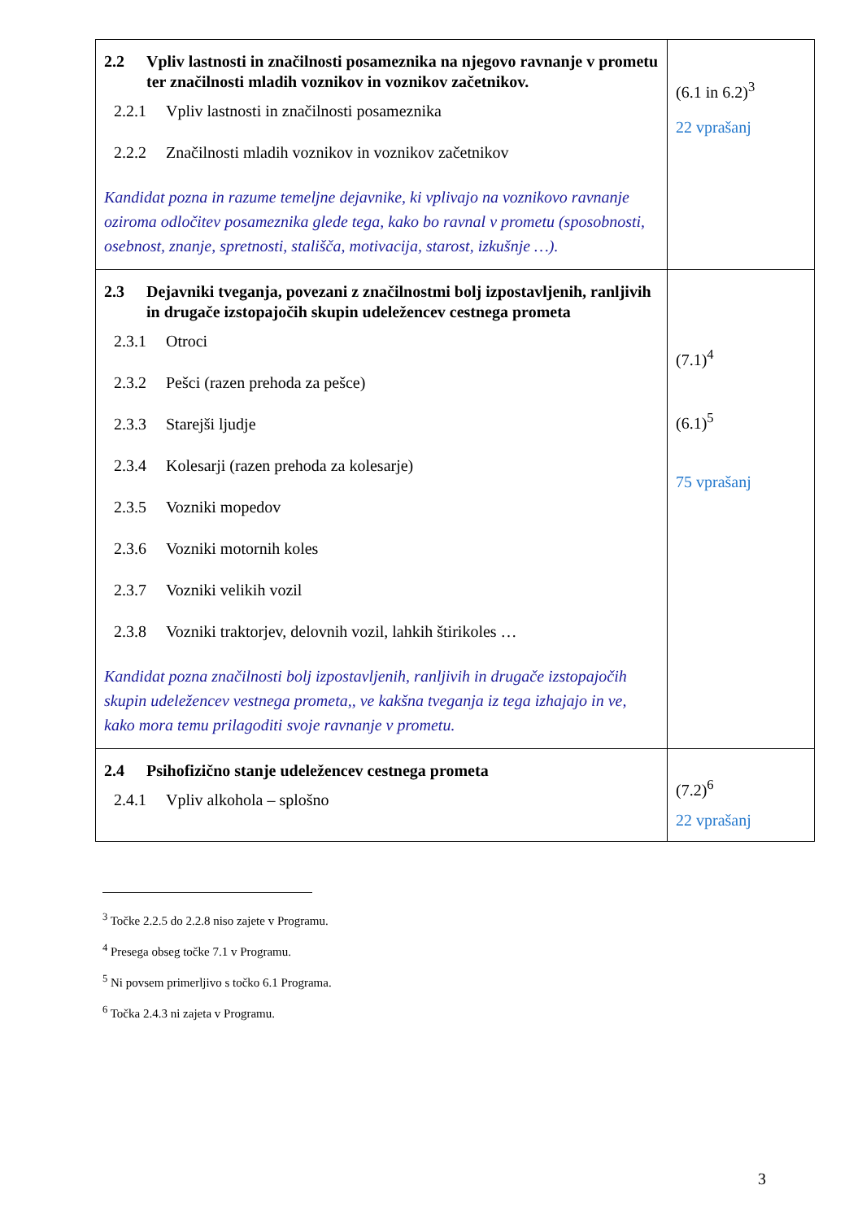| 2.2 Vpliv lastnosti in značilnosti posameznika na njegovo ravnanje v prometu ter značilnosti mladih voznikov in voznikov začetnikov. 2.2.1 Vpliv lastnosti in značilnosti posameznika 2.2.2 Značilnosti mladih voznikov in voznikov začetnikov Kandidat pozna in razume temeljne dejavnike, ki vplivajo na voznikovo ravnanje oziroma odločitev posameznika glede tega, kako bo ravnal v prometu (sposobnosti, osebnost, znanje, spretnosti, stališča, motivacija, starost, izkušnje …). | (6.1 in 6.2)<sup>3</sup> 22 vprašanj |
| 2.3 Dejavniki tveganja, povezani z značilnostmi bolj izpostavljenih, ranljivih in drugače izstopajočih skupin udeležencev cestnega prometa 2.3.1 Otroci 2.3.2 Pešci (razen prehoda za pešce) 2.3.3 Starejši ljudje 2.3.4 Kolesarji (razen prehoda za kolesarje) 2.3.5 Vozniki mopedov 2.3.6 Vozniki motornih koles 2.3.7 Vozniki velikih vozil 2.3.8 Vozniki traktorjev, delovnih vozil, lahkih štirikoles … Kandidat pozna značilnosti bolj izpostavljenih, ranljivih in drugače izstopajočih skupin udeležencev vestnega prometa,, ve kakšna tveganja iz tega izhajajo in ve, kako mora temu prilagoditi svoje ravnanje v prometu. | (7.1)<sup>4</sup> (6.1)<sup>5</sup> 75 vprašanj |
| 2.4 Psihofizično stanje udeležencev cestnega prometa 2.4.1 Vpliv alkohola – splošno | (7.2)<sup>6</sup> 22 vprašanj |
<sup>3</sup> Točke 2.2.5 do 2.2.8 niso zajete v Programu.
<sup>4</sup> Presega obseg točke 7.1 v Programu.
<sup>5</sup> Ni povsem primerljivo s točko 6.1 Programa.
<sup>6</sup> Točka 2.4.3 ni zajeta v Programu.
3